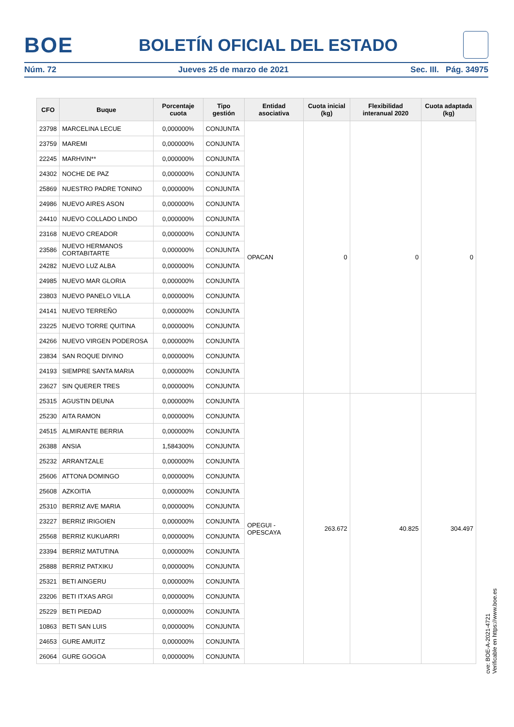BOE BOLETÍN OFICIAL DEL ESTADO
Núm. 72 Jueves 25 de marzo de 2021 Sec. III. Pág. 34975
| CFO | Buque | Porcentaje cuota | Tipo gestión | Entidad asociativa | Cuota inicial (kg) | Flexibilidad interanual 2020 | Cuota adaptada (kg) |
| --- | --- | --- | --- | --- | --- | --- | --- |
| 23798 | MARCELINA LECUE | 0,000000% | CONJUNTA | OPACAN | 0 | 0 | 0 |
| 23759 | MAREMI | 0,000000% | CONJUNTA | | | | |
| 22245 | MARHVIN** | 0,000000% | CONJUNTA | | | | |
| 24302 | NOCHE DE PAZ | 0,000000% | CONJUNTA | | | | |
| 25869 | NUESTRO PADRE TONINO | 0,000000% | CONJUNTA | | | | |
| 24986 | NUEVO AIRES ASON | 0,000000% | CONJUNTA | | | | |
| 24410 | NUEVO COLLADO LINDO | 0,000000% | CONJUNTA | | | | |
| 23168 | NUEVO CREADOR | 0,000000% | CONJUNTA | | | | |
| 23586 | NUEVO HERMANOS CORTABITARTE | 0,000000% | CONJUNTA | | | | |
| 24282 | NUEVO LUZ ALBA | 0,000000% | CONJUNTA | | | | |
| 24985 | NUEVO MAR GLORIA | 0,000000% | CONJUNTA | | | | |
| 23803 | NUEVO PANELO VILLA | 0,000000% | CONJUNTA | | | | |
| 24141 | NUEVO TERREÑO | 0,000000% | CONJUNTA | | | | |
| 23225 | NUEVO TORRE QUITINA | 0,000000% | CONJUNTA | | | | |
| 24266 | NUEVO VIRGEN PODEROSA | 0,000000% | CONJUNTA | | | | |
| 23834 | SAN ROQUE DIVINO | 0,000000% | CONJUNTA | | | | |
| 24193 | SIEMPRE SANTA MARIA | 0,000000% | CONJUNTA | | | | |
| 23627 | SIN QUERER TRES | 0,000000% | CONJUNTA | | | | |
| 25315 | AGUSTIN DEUNA | 0,000000% | CONJUNTA | OPEGUI - OPESCAYA | 263.672 | 40.825 | 304.497 |
| 25230 | AITA RAMON | 0,000000% | CONJUNTA | | | | |
| 24515 | ALMIRANTE BERRIA | 0,000000% | CONJUNTA | | | | |
| 26388 | ANSIA | 1,584300% | CONJUNTA | | | | |
| 25232 | ARRANTZALE | 0,000000% | CONJUNTA | | | | |
| 25606 | ATTONA DOMINGO | 0,000000% | CONJUNTA | | | | |
| 25608 | AZKOITIA | 0,000000% | CONJUNTA | | | | |
| 25310 | BERRIZ AVE MARIA | 0,000000% | CONJUNTA | | | | |
| 23227 | BERRIZ IRIGOIEN | 0,000000% | CONJUNTA | | | | |
| 25568 | BERRIZ KUKUARRI | 0,000000% | CONJUNTA | | | | |
| 23394 | BERRIZ MATUTINA | 0,000000% | CONJUNTA | | | | |
| 25888 | BERRIZ PATXIKU | 0,000000% | CONJUNTA | | | | |
| 25321 | BETI AINGERU | 0,000000% | CONJUNTA | | | | |
| 23206 | BETI ITXAS ARGI | 0,000000% | CONJUNTA | | | | |
| 25229 | BETI PIEDAD | 0,000000% | CONJUNTA | | | | |
| 10863 | BETI SAN LUIS | 0,000000% | CONJUNTA | | | | |
| 24653 | GURE AMUITZ | 0,000000% | CONJUNTA | | | | |
| 26064 | GURE GOGOA | 0,000000% | CONJUNTA | | | | |
cve: BOE-A-2021-4721
Verificable en https://www.boe.es